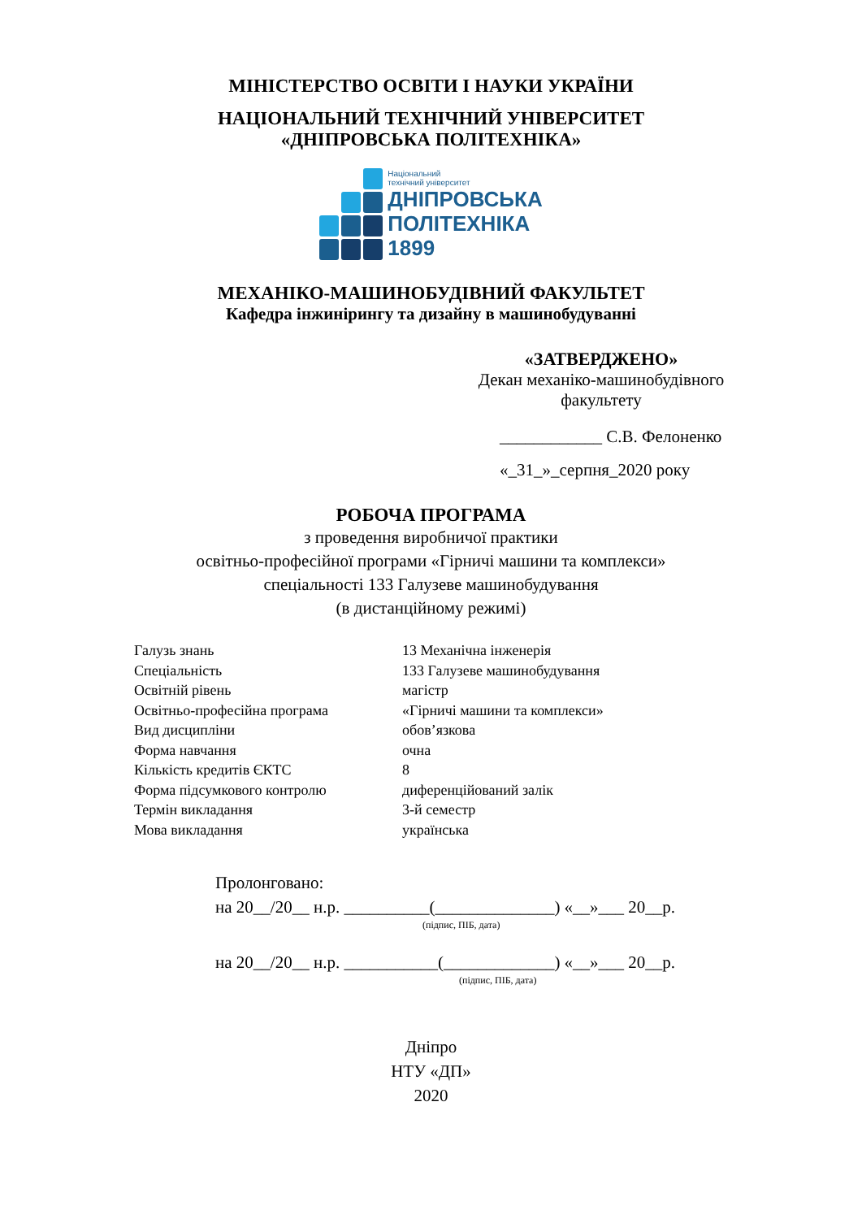МІНІСТЕРСТВО ОСВІТИ І НАУКИ УКРАЇНИ
НАЦІОНАЛЬНИЙ ТЕХНІЧНИЙ УНІВЕРСИТЕТ
«ДНІПРОВСЬКА ПОЛІТЕХНІКА»
Національний
технічний університет
ДНІПРОВСЬКА
ПОЛІТЕХНІКА
1899
МЕХАНІКО-МАШИНОБУДІВНИЙ ФАКУЛЬТЕТ
Кафедра інжинірингу та дизайну в машинобудуванні
«ЗАТВЕРДЖЕНО»
Декан механіко-машинобудівного
факультету
____________ С.В. Фелоненко
«_31_»_серпня_2020 року
РОБОЧА ПРОГРАМА
з проведення виробничої практики
освітньо-професійної програми «Гірничі машини та комплекси»
спеціальності 133 Галузеве машинобудування
(в дистанційному режимі)
| Галузь знань | 13 Механічна інженерія |
| Спеціальність | 133 Галузеве машинобудування |
| Освітній рівень | магістр |
| Освітньо-професійна програма | «Гірничі машини та комплекси» |
| Вид дисципліни | обов’язкова |
| Форма навчання | очна |
| Кількість кредитів ЄКТС | 8 |
| Форма підсумкового контролю | диференційований залік |
| Термін викладання | 3-й семестр |
| Мова викладання | українська |
Пролонговано:
на 20__/20__ н.р. __________(______________) «__»___ 20__р.
(підпис, ПІБ, дата)
на 20__/20__ н.р. ___________(_____________) «__»___ 20__р.
(підпис, ПІБ, дата)
Дніпро
НТУ «ДП»
2020